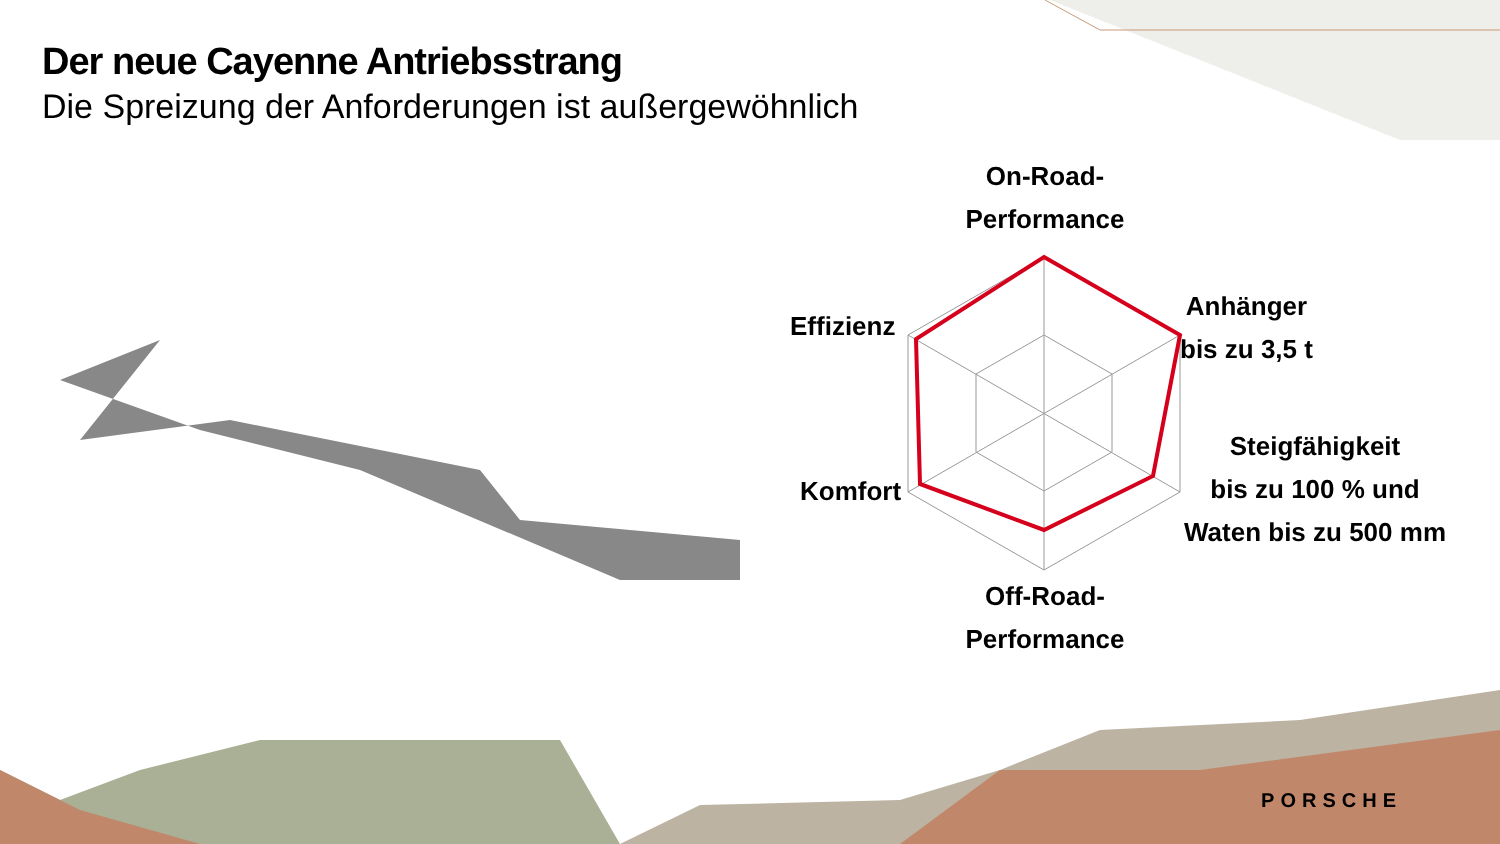Der neue Cayenne Antriebsstrang
Die Spreizung der Anforderungen ist außergewöhnlich
On-Road-
Performance
Anhänger
bis zu 3,5 t
Effizienz
Steigfähigkeit
bis zu 100 % und
Waten bis zu 500 mm
Komfort
Off-Road-
Performance
PORSCHE